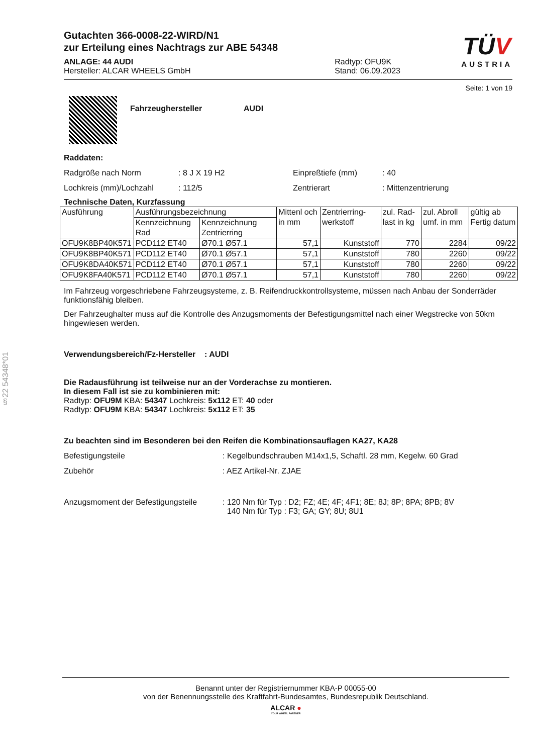§22 54348*01
Gutachten 366-0008-22-WIRD/N1
zur Erteilung eines Nachtrags zur ABE 54348
ANLAGE: 44 AUDI
Hersteller: ALCAR WHEELS GmbH
Radtyp: OFU9K
Stand: 06.09.2023
TÜV
AUSTRIA
Seite: 1 von 19
Fahrzeughersteller AUDI
Raddaten:
Radgröße nach Norm: 8 J X 19 H2 Einpreßtiefe (mm): 40
Lochkreis (mm)/Lochzahl: 112/5 Zentrierart: Mittenzentrierung
Technische Daten, Kurzfassung
| Ausführung | Ausführungsbezeichnung | | Mittenl och in mm | Zentrierring-werkstoff | zul. Rad-last in kg | zul. Abroll umf. in mm | gültig ab Fertig datum |
| --- | --- | --- | --- | --- | --- | --- | --- |
| | Kennzeichnung Rad | Kennzeichnung Zentrierring | | | | | |
| OFU9K8BP40K571 | PCD112 ET40 | Ø70.1 Ø57.1 | 57,1 | Kunststoff | 770 | 2284 | 09/22 |
| OFU9K8BP40K571 | PCD112 ET40 | Ø70.1 Ø57.1 | 57,1 | Kunststoff | 780 | 2260 | 09/22 |
| OFU9K8DA40K571 | PCD112 ET40 | Ø70.1 Ø57.1 | 57,1 | Kunststoff | 780 | 2260 | 09/22 |
| OFU9K8FA40K571 | PCD112 ET40 | Ø70.1 Ø57.1 | 57,1 | Kunststoff | 780 | 2260 | 09/22 |
Im Fahrzeug vorgeschriebene Fahrzeugsysteme, z. B. Reifendruckkontrollsysteme, müssen nach Anbau der Sonderräder funktionsfähig bleiben.
Der Fahrzeughalter muss auf die Kontrolle des Anzugsmoments der Befestigungsmittel nach einer Wegstrecke von 50km hingewiesen werden.
Verwendungsbereich/Fz-Hersteller : AUDI
Die Radausführung ist teilweise nur an der Vorderachse zu montieren.
In diesem Fall ist sie zu kombinieren mit:
Radtyp: OFU9M KBA: 54347 Lochkreis: 5x112 ET: 40 oder
Radtyp: OFU9M KBA: 54347 Lochkreis: 5x112 ET: 35
Zu beachten sind im Besonderen bei den Reifen die Kombinationsauflagen KA27, KA28
Befestigungsteile: Kegelbundschrauben M14x1,5, Schaftl. 28 mm, Kegelw. 60 Grad
Zubehör: AEZ Artikel-Nr. ZJAE
Anzugsmoment der Befestigungsteile: 120 Nm für Typ : D2; FZ; 4E; 4F; 4F1; 8E; 8J; 8P; 8PA; 8PB; 8V
140 Nm für Typ : F3; GA; GY; 8U; 8U1
Benannt unter der Registriernummer KBA-P 00055-00
von der Benennungsstelle des Kraftfahrt-Bundesamtes, Bundesrepublik Deutschland.
ALCAR ●
YOUR WHEEL PARTNER